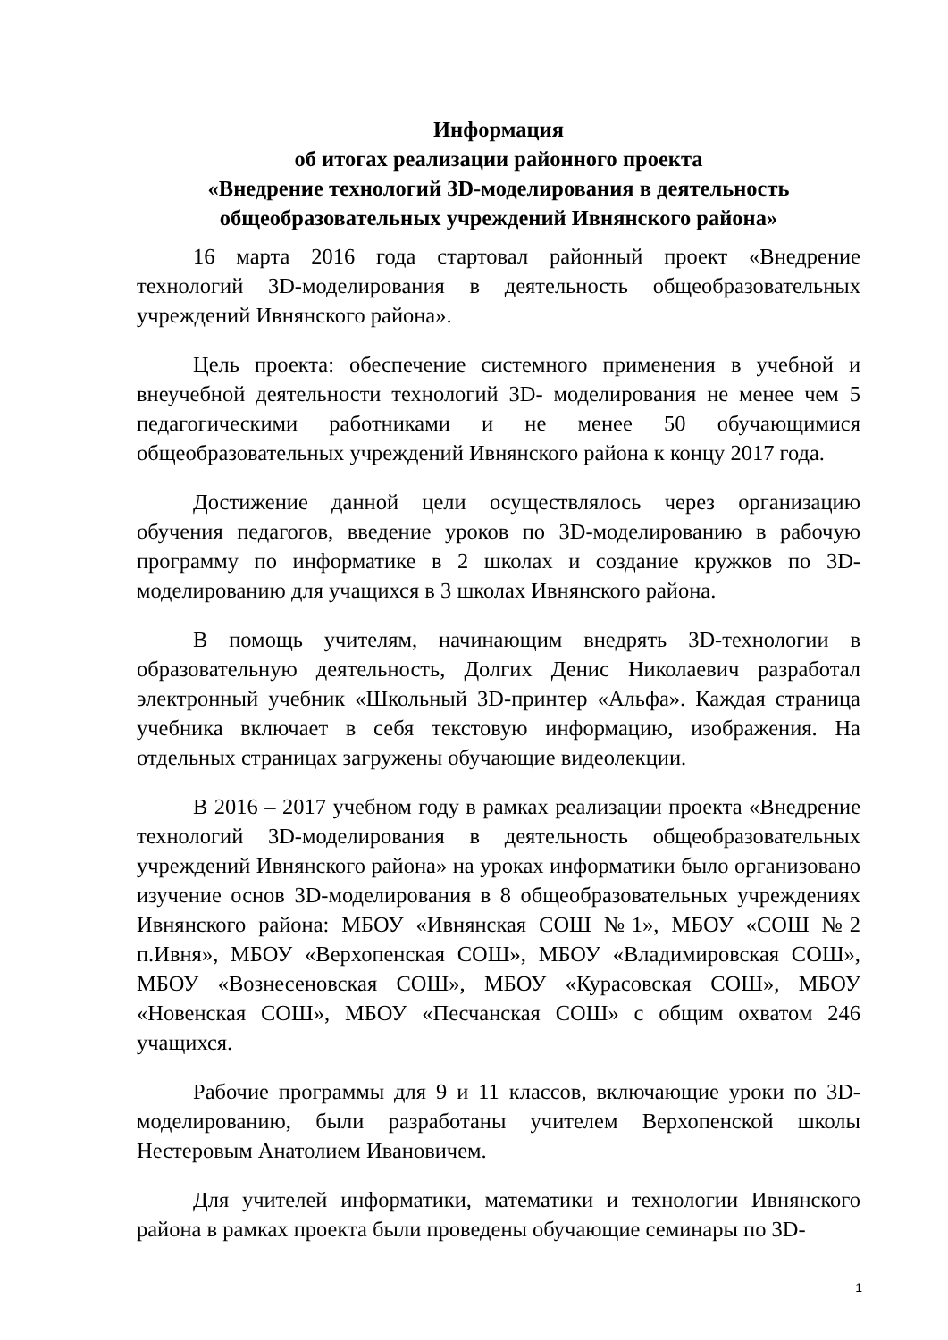Информация
об итогах реализации районного проекта
«Внедрение технологий 3D-моделирования в деятельность
общеобразовательных учреждений Ивнянского района»
16 марта 2016 года стартовал районный проект «Внедрение технологий 3D-моделирования в деятельность общеобразовательных учреждений Ивнянского района».
Цель проекта: обеспечение системного применения в учебной и внеучебной деятельности технологий 3D- моделирования не менее чем 5 педагогическими работниками и не менее 50 обучающимися общеобразовательных учреждений Ивнянского района к концу 2017 года.
Достижение данной цели осуществлялось через организацию обучения педагогов, введение уроков по 3D-моделированию в рабочую программу по информатике в 2 школах и создание кружков по 3D-моделированию для учащихся в 3 школах Ивнянского района.
В помощь учителям, начинающим внедрять 3D-технологии в образовательную деятельность, Долгих Денис Николаевич разработал электронный учебник «Школьный 3D-принтер «Альфа». Каждая страница учебника включает в себя текстовую информацию, изображения. На отдельных страницах загружены обучающие видеолекции.
В 2016 – 2017 учебном году в рамках реализации проекта «Внедрение технологий 3D-моделирования в деятельность общеобразовательных учреждений Ивнянского района» на уроках информатики было организовано изучение основ 3D-моделирования в 8 общеобразовательных учреждениях Ивнянского района: МБОУ «Ивнянская СОШ №1», МБОУ «СОШ №2 п.Ивня», МБОУ «Верхопенская СОШ», МБОУ «Владимировская СОШ», МБОУ «Вознесеновская СОШ», МБОУ «Курасовская СОШ», МБОУ «Новенская СОШ», МБОУ «Песчанская СОШ» с общим охватом 246 учащихся.
Рабочие программы для 9 и 11 классов, включающие уроки по 3D-моделированию, были разработаны учителем Верхопенской школы Нестеровым Анатолием Ивановичем.
Для учителей информатики, математики и технологии Ивнянского района в рамках проекта были проведены обучающие семинары по 3D-
1